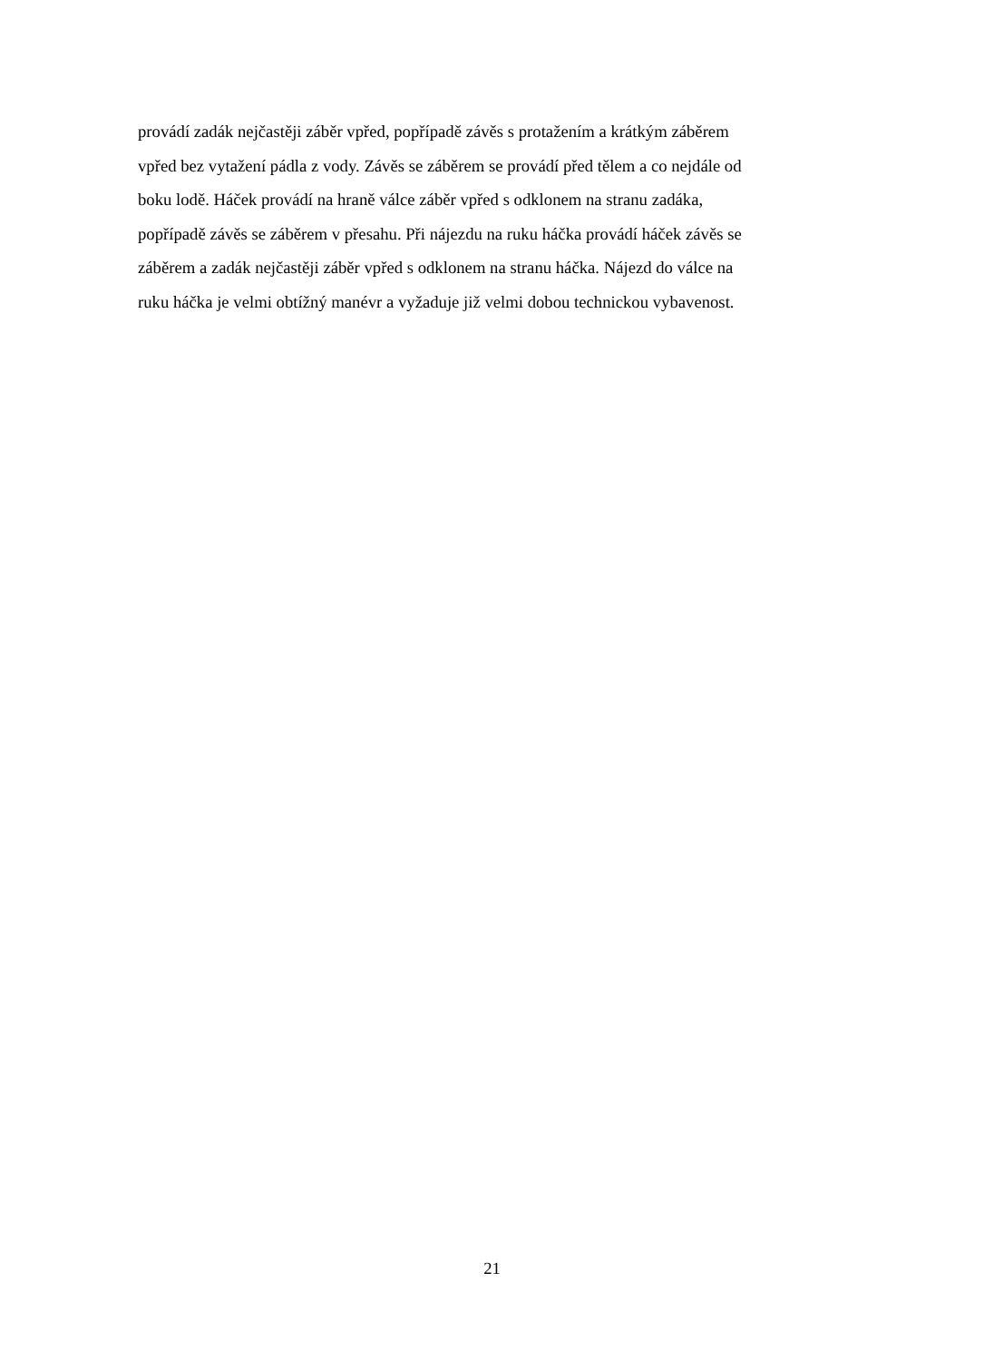provádí zadák nejčastěji záběr vpřed, popřípadě závěs s protažením a krátkým záběrem
vpřed bez vytažení pádla z vody. Závěs se záběrem se provádí před tělem a co nejdále od
boku lodě. Háček provádí na hraně válce záběr vpřed s odklonem na stranu zadáka,
popřípadě závěs se záběrem v přesahu. Při nájezdu na ruku háčka provádí háček závěs se
záběrem a zadák nejčastěji záběr vpřed s odklonem na stranu háčka. Nájezd do válce na
ruku háčka je velmi obtížný manévr a vyžaduje již velmi dobou technickou vybavenost.
21